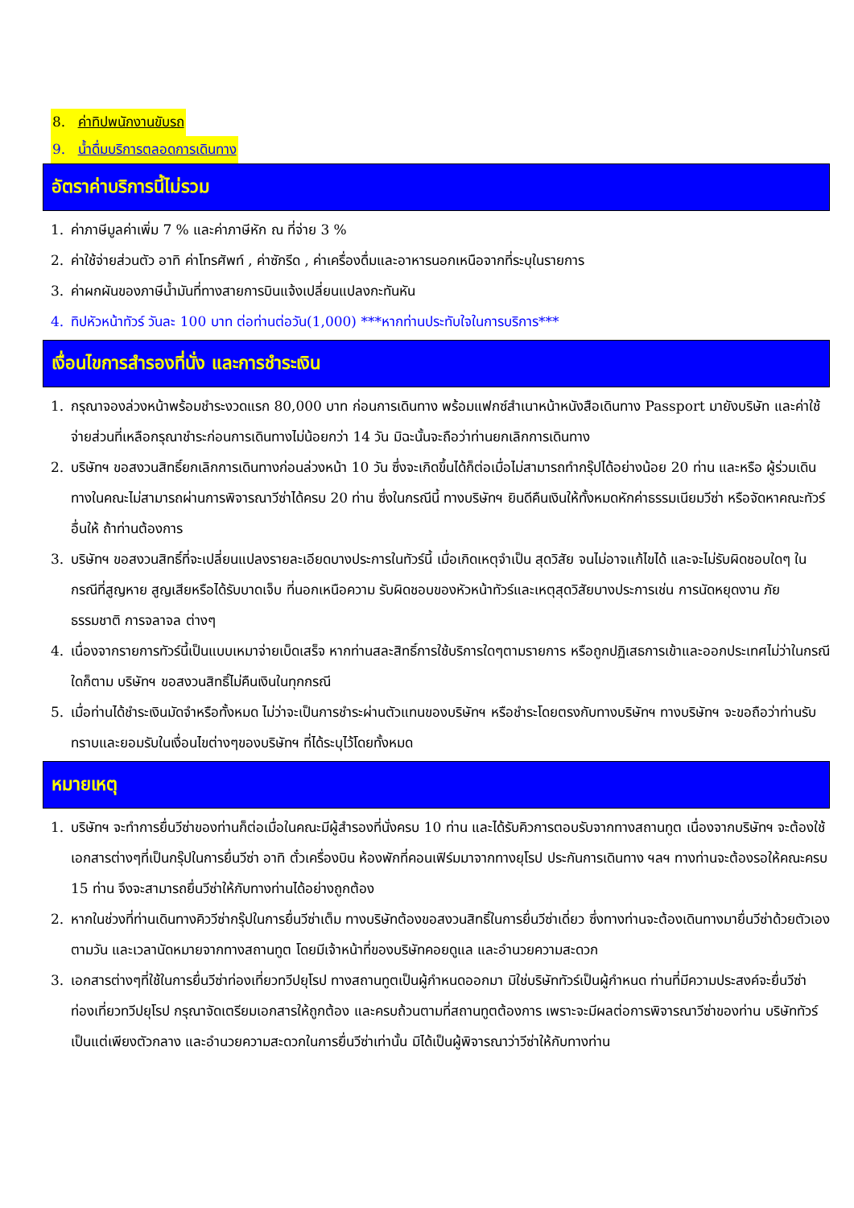8. ค่าทิปพนักงานขับรถ
9. น้ำดื่มบริการตลอดการเดินทาง
อัตราค่าบริการนี้ไม่รวม
1. ค่าภาษีมูลค่าเพิ่ม 7 % และค่าภาษีหัก ณ ที่จ่าย 3 %
2. ค่าใช้จ่ายส่วนตัว อาทิ ค่าโทรศัพท์ , ค่าซักรีด , ค่าเครื่องดื่มและอาหารนอกเหนือจากที่ระบุในรายการ
3. ค่าผกผันของภาษีน้ำมันที่ทางสายการบินแจ้งเปลี่ยนแปลงกะทันหัน
4. ทิปหัวหน้าทัวร์ วันละ 100 บาท ต่อท่านต่อวัน(1,000) ***หากท่านประทับใจในการบริการ***
เงื่อนไขการสำรองที่นั่ง และการชำระเงิน
1. กรุณาจองล่วงหน้าพร้อมชำระงวดแรก 80,000 บาท ก่อนการเดินทาง พร้อมแฟกซ์สำเนาหน้าหนังสือเดินทาง Passport มายังบริษัท และค่าใช้จ่ายส่วนที่เหลือกรุณาชำระก่อนการเดินทางไม่น้อยกว่า 14 วัน มิฉะนั้นจะถือว่าท่านยกเลิกการเดินทาง
2. บริษัทฯ ขอสงวนสิทธิ์ยกเลิกการเดินทางก่อนล่วงหน้า 10 วัน ซึ่งจะเกิดขึ้นได้ก็ต่อเมื่อไม่สามารถทำกรุ๊ปได้อย่างน้อย 20 ท่าน และหรือ ผู้ร่วมเดินทางในคณะไม่สามารถผ่านการพิจารณาวีซ่าได้ครบ 20 ท่าน ซึ่งในกรณีนี้ ทางบริษัทฯ ยินดีคืนเงินให้ทั้งหมดหักค่าธรรมเนียมวีซ่า หรือจัดหาคณะทัวร์อื่นให้ ถ้าท่านต้องการ
3. บริษัทฯ ขอสงวนสิทธิ์ที่จะเปลี่ยนแปลงรายละเอียดบางประการในทัวร์นี้ เมื่อเกิดเหตุจำเป็น สุดวิสัย จนไม่อาจแก้ไขได้ และจะไม่รับผิดชอบใดๆ ในกรณีที่สูญหาย สูญเสียหรือได้รับบาดเจ็บ ที่นอกเหนือความ รับผิดชอบของหัวหน้าทัวร์และเหตุสุดวิสัยบางประการเช่น การนัดหยุดงาน ภัยธรรมชาติ การจลาจล ต่างๆ
4. เนื่องจากรายการทัวร์นี้เป็นแบบเหมาจ่ายเบ็ดเสร็จ หากท่านสละสิทธิ์การใช้บริการใดๆตามรายการ หรือถูกปฏิเสธการเข้าและออกประเทศไม่ว่าในกรณีใดก็ตาม บริษัทฯ ขอสงวนสิทธิ์ไม่คืนเงินในทุกกรณี
5. เมื่อท่านได้ชำระเงินมัดจำหรือทั้งหมด ไม่ว่าจะเป็นการชำระผ่านตัวแทนของบริษัทฯ หรือชำระโดยตรงกับทางบริษัทฯ ทางบริษัทฯ จะขอถือว่าท่านรับทราบและยอมรับในเงื่อนไขต่างๆของบริษัทฯ ที่ได้ระบุไว้โดยทั้งหมด
หมายเหตุ
1. บริษัทฯ จะทำการยื่นวีซ่าของท่านก็ต่อเมื่อในคณะมีผู้สำรองที่นั่งครบ 10 ท่าน และได้รับคิวการตอบรับจากทางสถานทูต เนื่องจากบริษัทฯ จะต้องใช้เอกสารต่างๆที่เป็นกรุ๊ปในการยื่นวีซ่า อาทิ ตั๋วเครื่องบิน ห้องพักที่คอนเฟิร์มมาจากทางยุโรป ประกันการเดินทาง ฯลฯ ทางท่านจะต้องรอให้คณะครบ 15 ท่าน จึงจะสามารถยื่นวีซ่าให้กับทางท่านได้อย่างถูกต้อง
2. หากในช่วงที่ท่านเดินทางคิววีซ่ากรุ๊ปในการยื่นวีซ่าเต็ม ทางบริษัทต้องขอสงวนสิทธิ์ในการยื่นวีซ่าเดี่ยว ซึ่งทางท่านจะต้องเดินทางมายื่นวีซ่าด้วยตัวเอง ตามวัน และเวลานัดหมายจากทางสถานทูต โดยมีเจ้าหน้าที่ของบริษัทคอยดูแล และอำนวยความสะดวก
3. เอกสารต่างๆที่ใช้ในการยื่นวีซ่าท่องเที่ยวทวีปยุโรป ทางสถานทูตเป็นผู้กำหนดออกมา มิใช่บริษัททัวร์เป็นผู้กำหนด ท่านที่มีความประสงค์จะยื่นวีซ่าท่องเที่ยวทวีปยุโรป กรุณาจัดเตรียมเอกสารให้ถูกต้อง และครบถ้วนตามที่สถานทูตต้องการ เพราะจะมีผลต่อการพิจารณาวีซ่าของท่าน บริษัททัวร์เป็นแต่เพียงตัวกลาง และอำนวยความสะดวกในการยื่นวีซ่าเท่านั้น มิได้เป็นผู้พิจารณาว่าวีซ่าให้กับทางท่าน